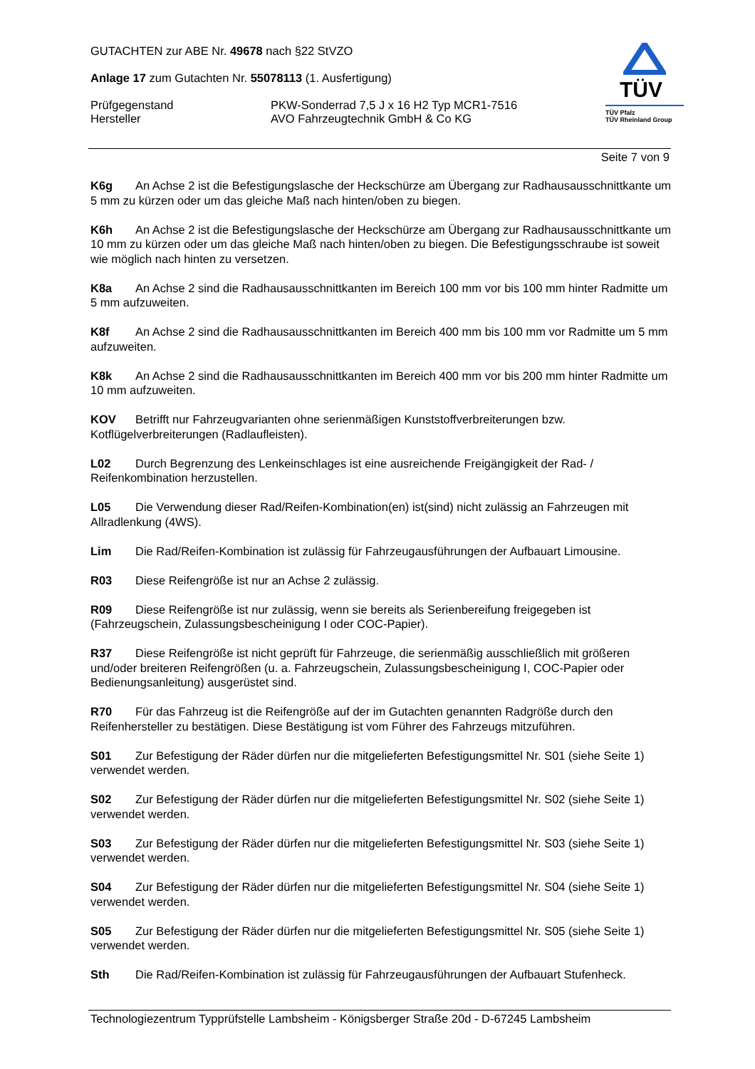GUTACHTEN zur ABE Nr. 49678 nach §22 StVZO
Anlage 17 zum Gutachten Nr. 55078113 (1. Ausfertigung)
Prüfgegenstand PKW-Sonderrad 7,5 J x 16 H2 Typ MCR1-7516
Hersteller AVO Fahrzeugtechnik GmbH & Co KG
TÜV
TÜV Pfalz
TÜV Rheinland Group
Seite 7 von 9
K6g An Achse 2 ist die Befestigungslasche der Heckschürze am Übergang zur Radhausausschnittkante um 5 mm zu kürzen oder um das gleiche Maß nach hinten/oben zu biegen.
K6h An Achse 2 ist die Befestigungslasche der Heckschürze am Übergang zur Radhausausschnittkante um 10 mm zu kürzen oder um das gleiche Maß nach hinten/oben zu biegen. Die Befestigungsschraube ist soweit wie möglich nach hinten zu versetzen.
K8a An Achse 2 sind die Radhausausschnittkanten im Bereich 100 mm vor bis 100 mm hinter Radmitte um 5 mm aufzuweiten.
K8f An Achse 2 sind die Radhausausschnittkanten im Bereich 400 mm bis 100 mm vor Radmitte um 5 mm aufzuweiten.
K8k An Achse 2 sind die Radhausausschnittkanten im Bereich 400 mm vor bis 200 mm hinter Radmitte um 10 mm aufzuweiten.
KOV Betrifft nur Fahrzeugvarianten ohne serienmäßigen Kunststoffverbreiterungen bzw. Kotflügelverbreiterungen (Radlaufleisten).
L02 Durch Begrenzung des Lenkeinschlages ist eine ausreichende Freigängigkeit der Rad- / Reifenkombination herzustellen.
L05 Die Verwendung dieser Rad/Reifen-Kombination(en) ist(sind) nicht zulässig an Fahrzeugen mit Allradlenkung (4WS).
Lim Die Rad/Reifen-Kombination ist zulässig für Fahrzeugausführungen der Aufbauart Limousine.
R03 Diese Reifengröße ist nur an Achse 2 zulässig.
R09 Diese Reifengröße ist nur zulässig, wenn sie bereits als Serienbereifung freigegeben ist (Fahrzeugschein, Zulassungsbescheinigung I oder COC-Papier).
R37 Diese Reifengröße ist nicht geprüft für Fahrzeuge, die serienmäßig ausschließlich mit größeren und/oder breiteren Reifengrößen (u. a. Fahrzeugschein, Zulassungsbescheinigung I, COC-Papier oder Bedienungsanleitung) ausgerüstet sind.
R70 Für das Fahrzeug ist die Reifengröße auf der im Gutachten genannten Radgröße durch den Reifenhersteller zu bestätigen. Diese Bestätigung ist vom Führer des Fahrzeugs mitzuführen.
S01 Zur Befestigung der Räder dürfen nur die mitgelieferten Befestigungsmittel Nr. S01 (siehe Seite 1) verwendet werden.
S02 Zur Befestigung der Räder dürfen nur die mitgelieferten Befestigungsmittel Nr. S02 (siehe Seite 1) verwendet werden.
S03 Zur Befestigung der Räder dürfen nur die mitgelieferten Befestigungsmittel Nr. S03 (siehe Seite 1) verwendet werden.
S04 Zur Befestigung der Räder dürfen nur die mitgelieferten Befestigungsmittel Nr. S04 (siehe Seite 1) verwendet werden.
S05 Zur Befestigung der Räder dürfen nur die mitgelieferten Befestigungsmittel Nr. S05 (siehe Seite 1) verwendet werden.
Sth Die Rad/Reifen-Kombination ist zulässig für Fahrzeugausführungen der Aufbauart Stufenheck.
Technologiezentrum Typprüfstelle Lambsheim - Königsberger Straße 20d - D-67245 Lambsheim